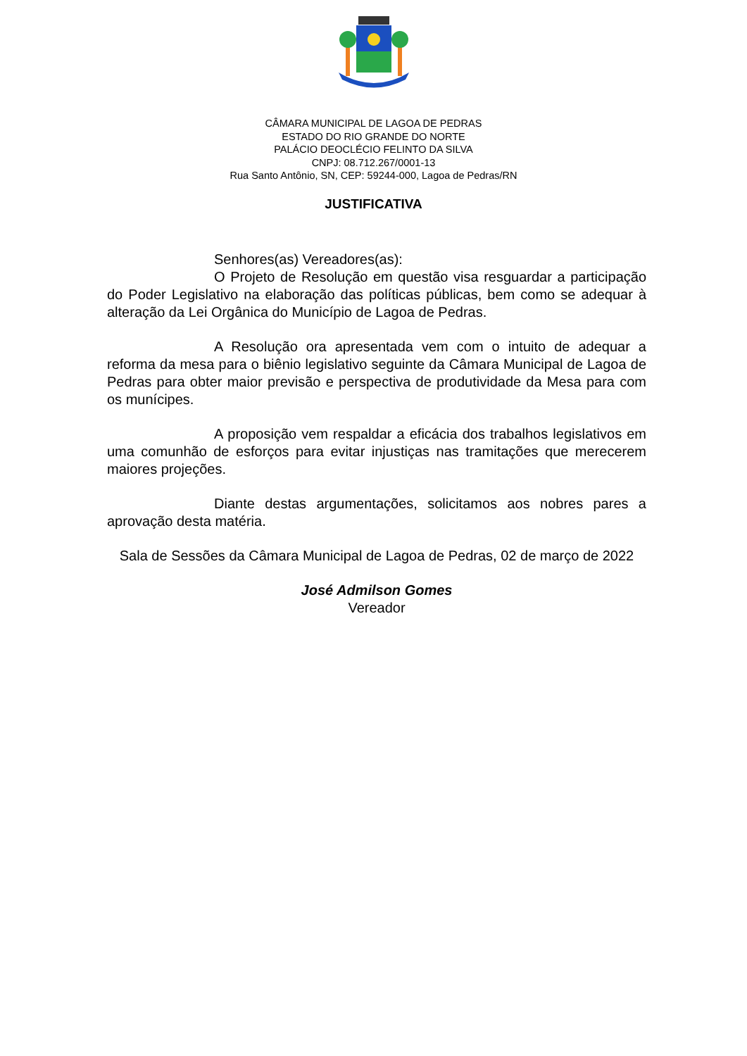CÂMARA MUNICIPAL DE LAGOA DE PEDRAS
ESTADO DO RIO GRANDE DO NORTE
PALÁCIO DEOCLÉCIO FELINTO DA SILVA
CNPJ: 08.712.267/0001-13
Rua Santo Antônio, SN, CEP: 59244-000, Lagoa de Pedras/RN
JUSTIFICATIVA
Senhores(as) Vereadores(as):
O Projeto de Resolução em questão visa resguardar a participação do Poder Legislativo na elaboração das políticas públicas, bem como se adequar à alteração da Lei Orgânica do Município de Lagoa de Pedras.
A Resolução ora apresentada vem com o intuito de adequar a reforma da mesa para o biênio legislativo seguinte da Câmara Municipal de Lagoa de Pedras para obter maior previsão e perspectiva de produtividade da Mesa para com os munícipes.
A proposição vem respaldar a eficácia dos trabalhos legislativos em uma comunhão de esforços para evitar injustiças nas tramitações que merecerem maiores projeções.
Diante destas argumentações, solicitamos aos nobres pares a aprovação desta matéria.
Sala de Sessões da Câmara Municipal de Lagoa de Pedras, 02 de março de 2022
José Admilson Gomes
Vereador